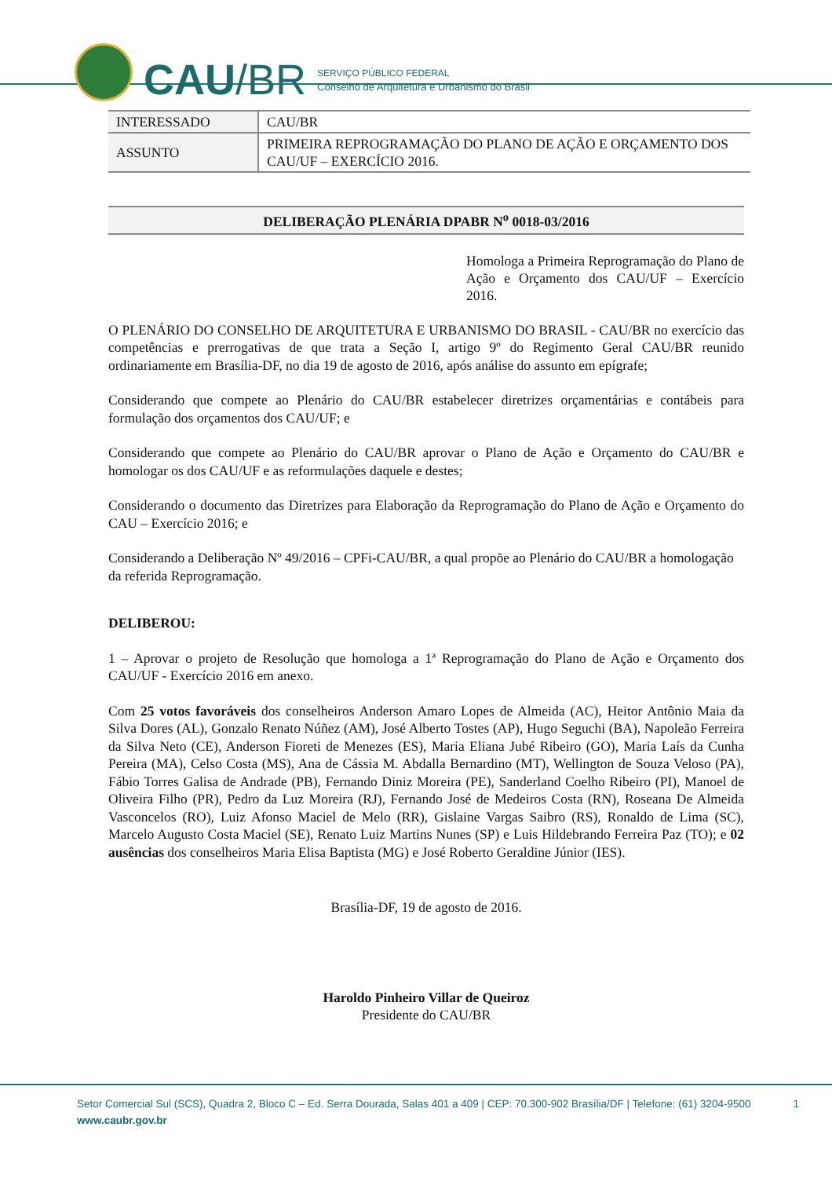CAU/BR
SERVIÇO PÚBLICO FEDERAL
Conselho de Arquitetura e Urbanismo do Brasil
| INTERESSADO | CAU/BR |
| ASSUNTO | PRIMEIRA REPROGRAMAÇÃO DO PLANO DE AÇÃO E ORÇAMENTO DOS CAU/UF – EXERCÍCIO 2016. |
DELIBERAÇÃO PLENÁRIA DPABR N<sup>o</sup> 0018-03/2016
Homologa a Primeira Reprogramação do Plano de Ação e Orçamento dos CAU/UF – Exercício 2016.
O PLENÁRIO DO CONSELHO DE ARQUITETURA E URBANISMO DO BRASIL - CAU/BR no exercício das competências e prerrogativas de que trata a Seção I, artigo 9º do Regimento Geral CAU/BR reunido ordinariamente em Brasília-DF, no dia 19 de agosto de 2016, após análise do assunto em epígrafe;
Considerando que compete ao Plenário do CAU/BR estabelecer diretrizes orçamentárias e contábeis para formulação dos orçamentos dos CAU/UF; e
Considerando que compete ao Plenário do CAU/BR aprovar o Plano de Ação e Orçamento do CAU/BR e homologar os dos CAU/UF e as reformulações daquele e destes;
Considerando o documento das Diretrizes para Elaboração da Reprogramação do Plano de Ação e Orçamento do CAU – Exercício 2016; e
Considerando a Deliberação Nº 49/2016 – CPFi-CAU/BR, a qual propõe ao Plenário do CAU/BR a homologação da referida Reprogramação.
DELIBEROU:
1 – Aprovar o projeto de Resolução que homologa a 1ª Reprogramação do Plano de Ação e Orçamento dos CAU/UF - Exercício 2016 em anexo.
Com 25 votos favoráveis dos conselheiros Anderson Amaro Lopes de Almeida (AC), Heitor Antônio Maia da Silva Dores (AL), Gonzalo Renato Núñez (AM), José Alberto Tostes (AP), Hugo Seguchi (BA), Napoleão Ferreira da Silva Neto (CE), Anderson Fioreti de Menezes (ES), Maria Eliana Jubé Ribeiro (GO), Maria Laís da Cunha Pereira (MA), Celso Costa (MS), Ana de Cássia M. Abdalla Bernardino (MT), Wellington de Souza Veloso (PA), Fábio Torres Galisa de Andrade (PB), Fernando Diniz Moreira (PE), Sanderland Coelho Ribeiro (PI), Manoel de Oliveira Filho (PR), Pedro da Luz Moreira (RJ), Fernando José de Medeiros Costa (RN), Roseana De Almeida Vasconcelos (RO), Luiz Afonso Maciel de Melo (RR), Gislaine Vargas Saibro (RS), Ronaldo de Lima (SC), Marcelo Augusto Costa Maciel (SE), Renato Luiz Martins Nunes (SP) e Luis Hildebrando Ferreira Paz (TO); e 02 ausências dos conselheiros Maria Elisa Baptista (MG) e José Roberto Geraldine Júnior (IES).
Brasília-DF, 19 de agosto de 2016.
Haroldo Pinheiro Villar de Queiroz
Presidente do CAU/BR
Setor Comercial Sul (SCS), Quadra 2, Bloco C – Ed. Serra Dourada, Salas 401 a 409 | CEP: 70.300-902 Brasília/DF | Telefone: (61) 3204-9500 1
www.caubr.gov.br